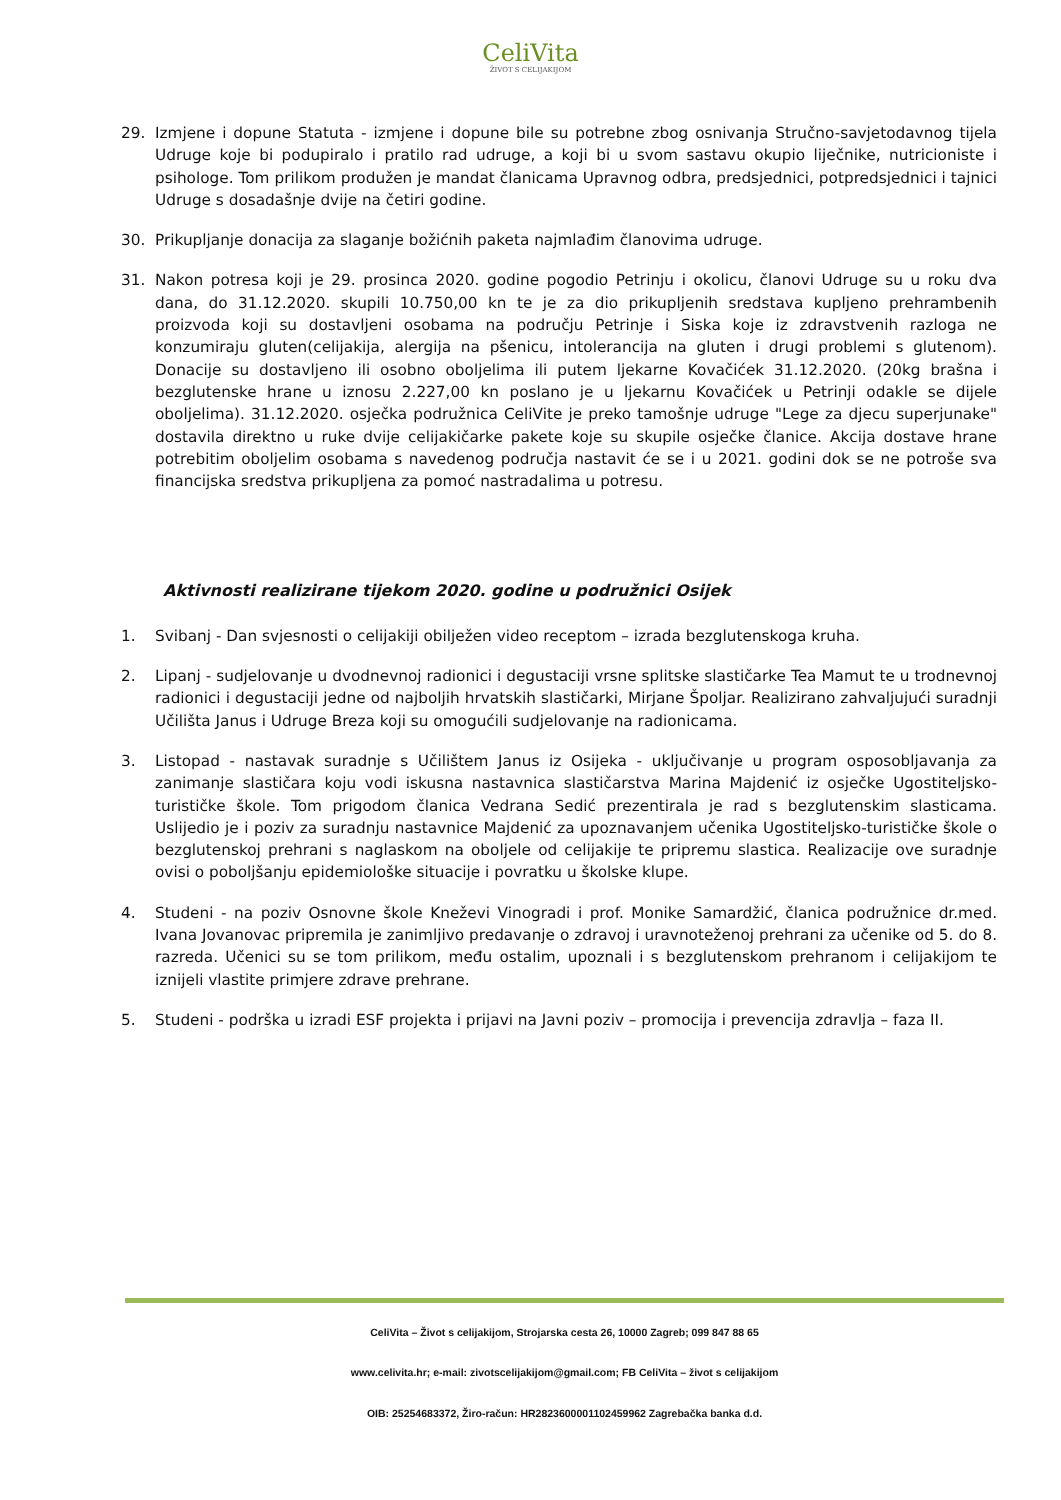CeliVita
ŽIVOT S CELIJAKIJOM
29. Izmjene i dopune Statuta - izmjene i dopune bile su potrebne zbog osnivanja Stručno-savjetodavnog tijela Udruge koje bi podupiralo i pratilo rad udruge, a koji bi u svom sastavu okupio liječnike, nutricioniste i psihologe. Tom prilikom produžen je mandat članicama Upravnog odbra, predsjednici, potpredsjednici i tajnici Udruge s dosadašnje dvije na četiri godine.
30. Prikupljanje donacija za slaganje božićnih paketa najmlađim članovima udruge.
31. Nakon potresa koji je 29. prosinca 2020. godine pogodio Petrinju i okolicu, članovi Udruge su u roku dva dana, do 31.12.2020. skupili 10.750,00 kn te je za dio prikupljenih sredstava kupljeno prehrambenih proizvoda koji su dostavljeni osobama na području Petrinje i Siska koje iz zdravstvenih razloga ne konzumiraju gluten(celijakija, alergija na pšenicu, intolerancija na gluten i drugi problemi s glutenom). Donacije su dostavljeno ili osobno oboljelima ili putem ljekarne Kovačićek 31.12.2020. (20kg brašna i bezglutenske hrane u iznosu 2.227,00 kn poslano je u ljekarnu Kovačićek u Petrinji odakle se dijele oboljelima). 31.12.2020. osječka podružnica CeliVite je preko tamošnje udruge "Lege za djecu superjunake" dostavila direktno u ruke dvije celijakičarke pakete koje su skupile osječke članice. Akcija dostave hrane potrebitim oboljelim osobama s navedenog područja nastavit će se i u 2021. godini dok se ne potroše sva financijska sredstva prikupljena za pomoć nastradalima u potresu.
Aktivnosti realizirane tijekom 2020. godine u podružnici Osijek
1. Svibanj - Dan svjesnosti o celijakiji obilježen video receptom – izrada bezglutenskoga kruha.
2. Lipanj - sudjelovanje u dvodnevnoj radionici i degustaciji vrsne splitske slastičarke Tea Mamut te u trodnevnoj radionici i degustaciji jedne od najboljih hrvatskih slastičarki, Mirjane Špoljar. Realizirano zahvaljujući suradnji Učilišta Janus i Udruge Breza koji su omogućili sudjelovanje na radionicama.
3. Listopad - nastavak suradnje s Učilištem Janus iz Osijeka - uključivanje u program osposobljavanja za zanimanje slastičara koju vodi iskusna nastavnica slastičarstva Marina Majdenić iz osječke Ugostiteljsko-turističke škole. Tom prigodom članica Vedrana Sedić prezentirala je rad s bezglutenskim slasticama. Uslijedio je i poziv za suradnju nastavnice Majdenić za upoznavanjem učenika Ugostiteljsko-turističke škole o bezglutenskoj prehrani s naglaskom na oboljele od celijakije te pripremu slastica. Realizacije ove suradnje ovisi o poboljšanju epidemiološke situacije i povratku u školske klupe.
4. Studeni - na poziv Osnovne škole Kneževi Vinogradi i prof. Monike Samardžić, članica podružnice dr.med. Ivana Jovanovac pripremila je zanimljivo predavanje o zdravoj i uravnoteženoj prehrani za učenike od 5. do 8. razreda. Učenici su se tom prilikom, među ostalim, upoznali i s bezglutenskom prehranom i celijakijom te iznijeli vlastite primjere zdrave prehrane.
5. Studeni - podrška u izradi ESF projekta i prijavi na Javni poziv – promocija i prevencija zdravlja – faza II.
CeliVita – Život s celijakijom, Strojarska cesta 26, 10000 Zagreb; 099 847 88 65
www.celivita.hr; e-mail: zivotscelijakijom@gmail.com; FB CeliVita – život s celijakijom
OIB: 25254683372, Žiro-račun: HR2823600001102459962 Zagrebačka banka d.d.